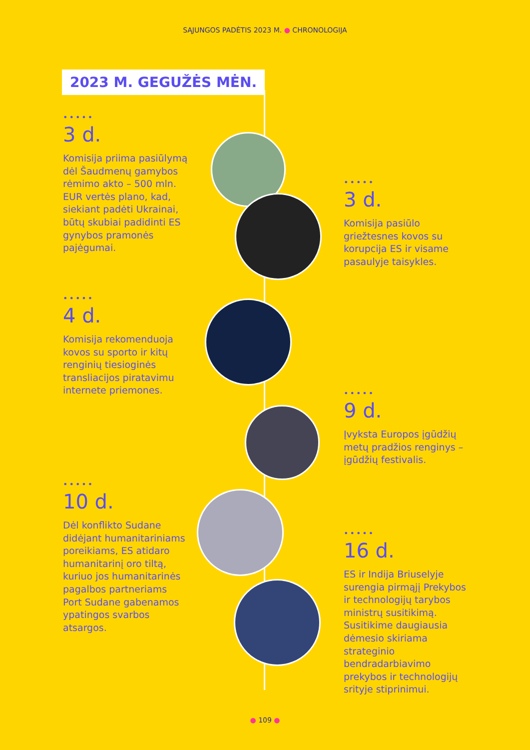SĄJUNGOS PADĖTIS 2023 M. ● CHRONOLOGIJA
2023 M. GEGUŽĖS MĖN.
•••••
3 d.
Komisija priima pasiūlymą dėl Šaudmenų gamybos rėmimo akto – 500 mln. EUR vertės plano, kad, siekiant padėti Ukrainai, būtų skubiai padidinti ES gynybos pramonės pajėgumai.
•••••
3 d.
Komisija pasiūlo griežtesnes kovos su korupcija ES ir visame pasaulyje taisykles.
•••••
4 d.
Komisija rekomenduoja kovos su sporto ir kitų renginių tiesioginės transliacijos piratavimu internete priemones.
•••••
9 d.
Įvyksta Europos įgūdžių metų pradžios renginys – įgūdžių festivalis.
•••••
10 d.
Dėl konflikto Sudane didėjant humanitariniams poreikiams, ES atidaro humanitarinį oro tiltą, kuriuo jos humanitarinės pagalbos partneriams Port Sudane gabenamos ypatingos svarbos atsargos.
•••••
16 d.
ES ir Indija Briuselyje surengia pirmąjį Prekybos ir technologijų tarybos ministrų susitikimą. Susitikime daugiausia dėmesio skiriama strateginio bendradarbiavimo prekybos ir technologijų srityje stiprinimui.
● 109 ●